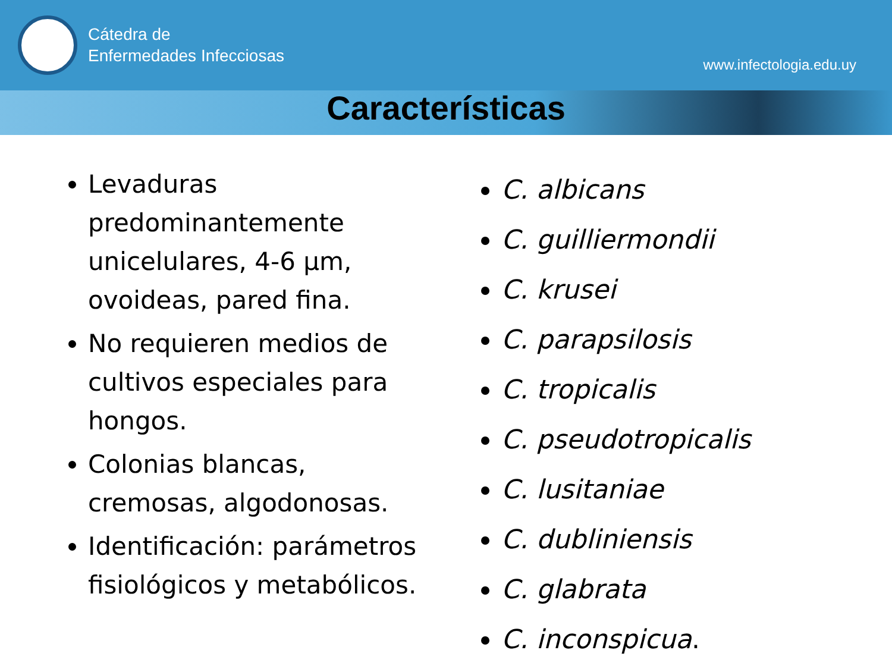Cátedra de
Enfermedades Infecciosas
www.infectologia.edu.uy
Características
Levaduras predominantemente unicelulares, 4-6 µm, ovoideas, pared fina.
No requieren medios de cultivos especiales para hongos.
Colonias blancas, cremosas, algodonosas.
Identificación: parámetros fisiológicos y metabólicos.
C. albicans
C. guilliermondii
C. krusei
C. parapsilosis
C. tropicalis
C. pseudotropicalis
C. lusitaniae
C. dubliniensis
C. glabrata
C. inconspicua.